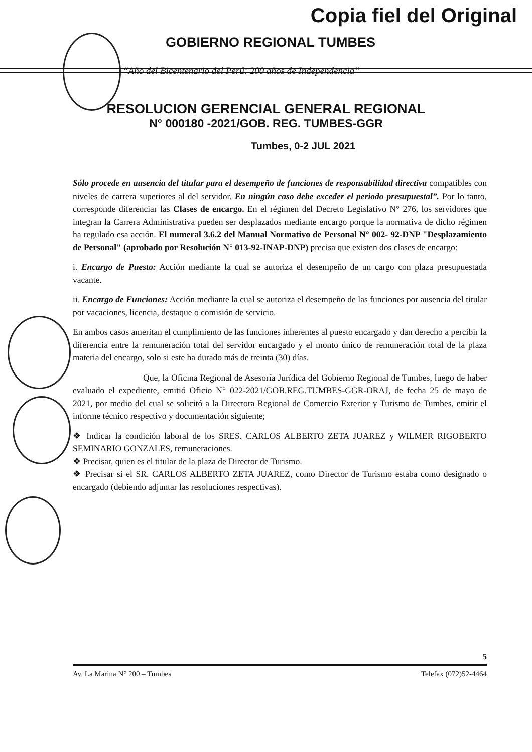Copia fiel del Original
GOBIERNO REGIONAL TUMBES
“Año del Bicentenario del Perú: 200 años de Independencia”
RESOLUCION GERENCIAL GENERAL REGIONAL
N° 000180 -2021/GOB. REG. TUMBES-GGR
Tumbes, 0-2 JUL 2021
Sólo procede en ausencia del titular para el desempeño de funciones de responsabilidad directiva compatibles con niveles de carrera superiores al del servidor. En ningún caso debe exceder el periodo presupuestal”. Por lo tanto, corresponde diferenciar las Clases de encargo. En el régimen del Decreto Legislativo N° 276, los servidores que integran la Carrera Administrativa pueden ser desplazados mediante encargo porque la normativa de dicho régimen ha regulado esa acción. El numeral 3.6.2 del Manual Normativo de Personal N° 002- 92-DNP "Desplazamiento de Personal" (aprobado por Resolución N° 013-92-INAP-DNP) precisa que existen dos clases de encargo:
i. Encargo de Puesto: Acción mediante la cual se autoriza el desempeño de un cargo con plaza presupuestada vacante.
ii. Encargo de Funciones: Acción mediante la cual se autoriza el desempeño de las funciones por ausencia del titular por vacaciones, licencia, destaque o comisión de servicio.
En ambos casos ameritan el cumplimiento de las funciones inherentes al puesto encargado y dan derecho a percibir la diferencia entre la remuneración total del servidor encargado y el monto único de remuneración total de la plaza materia del encargo, solo si este ha durado más de treinta (30) días.
Que, la Oficina Regional de Asesoría Jurídica del Gobierno Regional de Tumbes, luego de haber evaluado el expediente, emitió Oficio N° 022-2021/GOB.REG.TUMBES-GGR-ORAJ, de fecha 25 de mayo de 2021, por medio del cual se solicitó a la Directora Regional de Comercio Exterior y Turismo de Tumbes, emitir el informe técnico respectivo y documentación siguiente;
❖ Indicar la condición laboral de los SRES. CARLOS ALBERTO ZETA JUAREZ y WILMER RIGOBERTO SEMINARIO GONZALES, remuneraciones.
❖ Precisar, quien es el titular de la plaza de Director de Turismo.
❖ Precisar si el SR. CARLOS ALBERTO ZETA JUAREZ, como Director de Turismo estaba como designado o encargado (debiendo adjuntar las resoluciones respectivas).
5
Av. La Marina N° 200 – Tumbes Telefax (072)52-4464